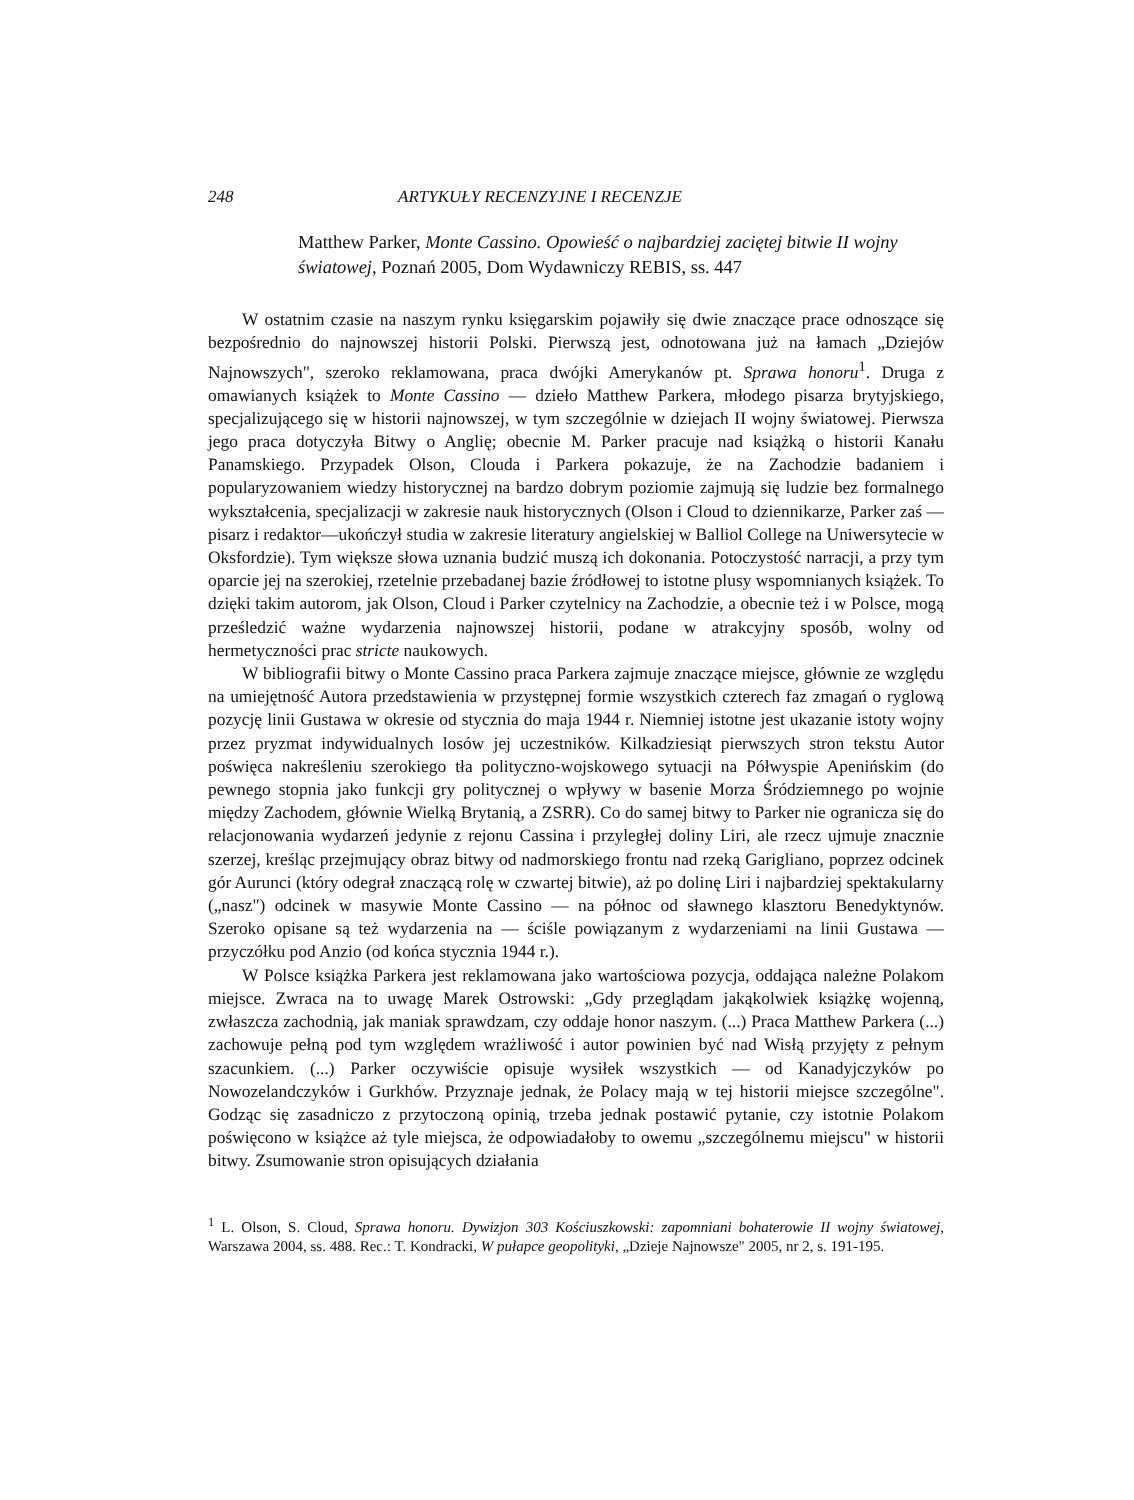248 ARTYKUŁY RECENZYJNE I RECENZJE
Matthew Parker, Monte Cassino. Opowieść o najbardziej zaciętej bitwie II wojny światowej, Poznań 2005, Dom Wydawniczy REBIS, ss. 447
W ostatnim czasie na naszym rynku księgarskim pojawiły się dwie znaczące prace odnoszące się bezpośrednio do najnowszej historii Polski. Pierwszą jest, odnotowana już na łamach „Dziejów Najnowszych", szeroko reklamowana, praca dwójki Amerykanów pt. Sprawa honoru<sup>1</sup>. Druga z omawianych książek to Monte Cassino — dzieło Matthew Parkera, młodego pisarza brytyjskiego, specjalizującego się w historii najnowszej, w tym szczególnie w dziejach II wojny światowej. Pierwsza jego praca dotyczyła Bitwy o Anglię; obecnie M. Parker pracuje nad książką o historii Kanału Panamskiego. Przypadek Olson, Clouda i Parkera pokazuje, że na Zachodzie badaniem i popularyzowaniem wiedzy historycznej na bardzo dobrym poziomie zajmują się ludzie bez formalnego wykształcenia, specjalizacji w zakresie nauk historycznych (Olson i Cloud to dziennikarze, Parker zaś — pisarz i redaktor—ukończył studia w zakresie literatury angielskiej w Balliol College na Uniwersytecie w Oksfordzie). Tym większe słowa uznania budzić muszą ich dokonania. Potoczystość narracji, a przy tym oparcie jej na szerokiej, rzetelnie przebadanej bazie źródłowej to istotne plusy wspomnianych książek. To dzięki takim autorom, jak Olson, Cloud i Parker czytelnicy na Zachodzie, a obecnie też i w Polsce, mogą prześledzić ważne wydarzenia najnowszej historii, podane w atrakcyjny sposób, wolny od hermetyczności prac stricte naukowych.
W bibliografii bitwy o Monte Cassino praca Parkera zajmuje znaczące miejsce, głównie ze względu na umiejętność Autora przedstawienia w przystępnej formie wszystkich czterech faz zmagań o ryglową pozycję linii Gustawa w okresie od stycznia do maja 1944 r. Niemniej istotne jest ukazanie istoty wojny przez pryzmat indywidualnych losów jej uczestników. Kilkadziesiąt pierwszych stron tekstu Autor poświęca nakreśleniu szerokiego tła polityczno-wojskowego sytuacji na Półwyspie Apenińskim (do pewnego stopnia jako funkcji gry politycznej o wpływy w basenie Morza Śródziemnego po wojnie między Zachodem, głównie Wielką Brytanią, a ZSRR). Co do samej bitwy to Parker nie ogranicza się do relacjonowania wydarzeń jedynie z rejonu Cassina i przyległej doliny Liri, ale rzecz ujmuje znacznie szerzej, kreśląc przejmujący obraz bitwy od nadmorskiego frontu nad rzeką Garigliano, poprzez odcinek gór Aurunci (który odegrał znaczącą rolę w czwartej bitwie), aż po dolinę Liri i najbardziej spektakularny („nasz") odcinek w masywie Monte Cassino — na północ od sławnego klasztoru Benedyktynów. Szeroko opisane są też wydarzenia na — ściśle powiązanym z wydarzeniami na linii Gustawa — przyczółku pod Anzio (od końca stycznia 1944 r.).
W Polsce książka Parkera jest reklamowana jako wartościowa pozycja, oddająca należne Polakom miejsce. Zwraca na to uwagę Marek Ostrowski: „Gdy przeglądam jakąkolwiek książkę wojenną, zwłaszcza zachodnią, jak maniak sprawdzam, czy oddaje honor naszym. (...) Praca Matthew Parkera (...) zachowuje pełną pod tym względem wrażliwość i autor powinien być nad Wisłą przyjęty z pełnym szacunkiem. (...) Parker oczywiście opisuje wysiłek wszystkich — od Kanadyjczyków po Nowozelandczyków i Gurkhów. Przyznaje jednak, że Polacy mają w tej historii miejsce szczególne". Godząc się zasadniczo z przytoczoną opinią, trzeba jednak postawić pytanie, czy istotnie Polakom poświęcono w książce aż tyle miejsca, że odpowiadałoby to owemu „szczególnemu miejscu" w historii bitwy. Zsumowanie stron opisujących działania
<sup>1</sup> L. Olson, S. Cloud, Sprawa honoru. Dywizjon 303 Kościuszkowski: zapomniani bohaterowie II wojny światowej, Warszawa 2004, ss. 488. Rec.: T. Kondracki, W pułapce geopolityki, „Dzieje Najnowsze" 2005, nr 2, s. 191-195.